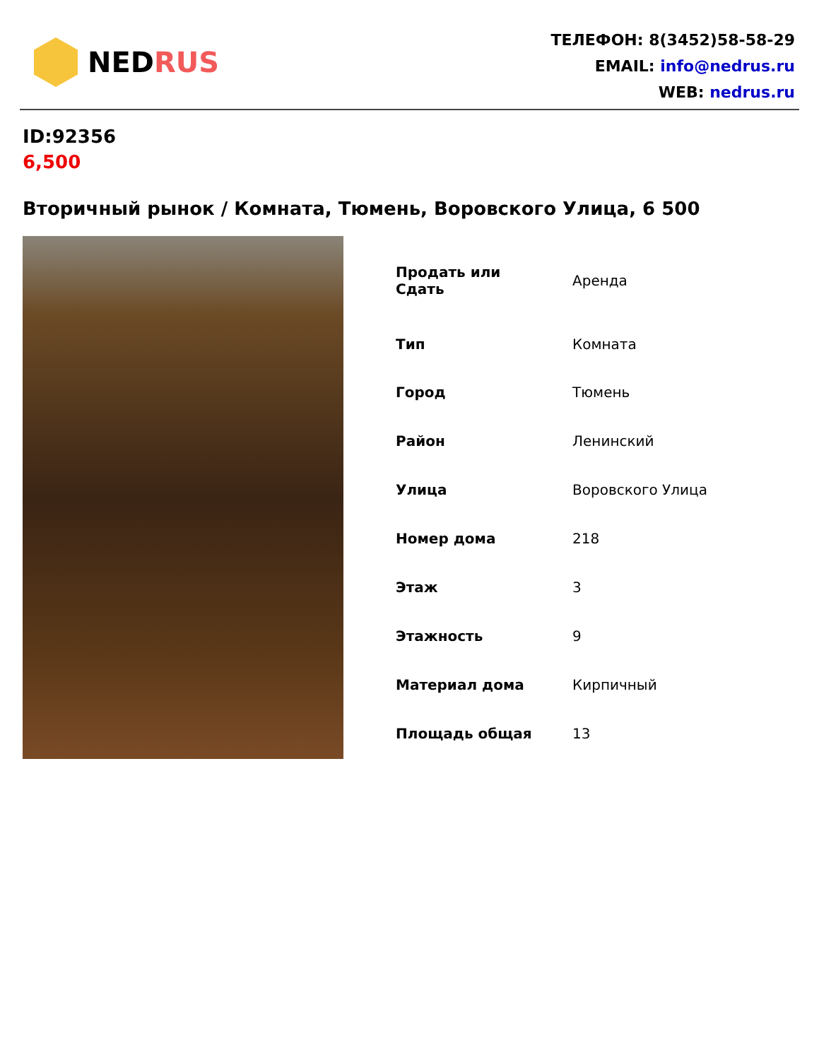NED RUS
ТЕЛЕФОН: 8(3452)58-58-29
EMAIL: info@nedrus.ru
WEB: nedrus.ru
ID:92356
6,500
Вторичный рынок / Комната, Тюмень, Воровского Улица, 6 500
| Продать или Сдать | Аренда |
| Тип | Комната |
| Город | Тюмень |
| Район | Ленинский |
| Улица | Воровского Улица |
| Номер дома | 218 |
| Этаж | 3 |
| Этажность | 9 |
| Материал дома | Кирпичный |
| Площадь общая | 13 |